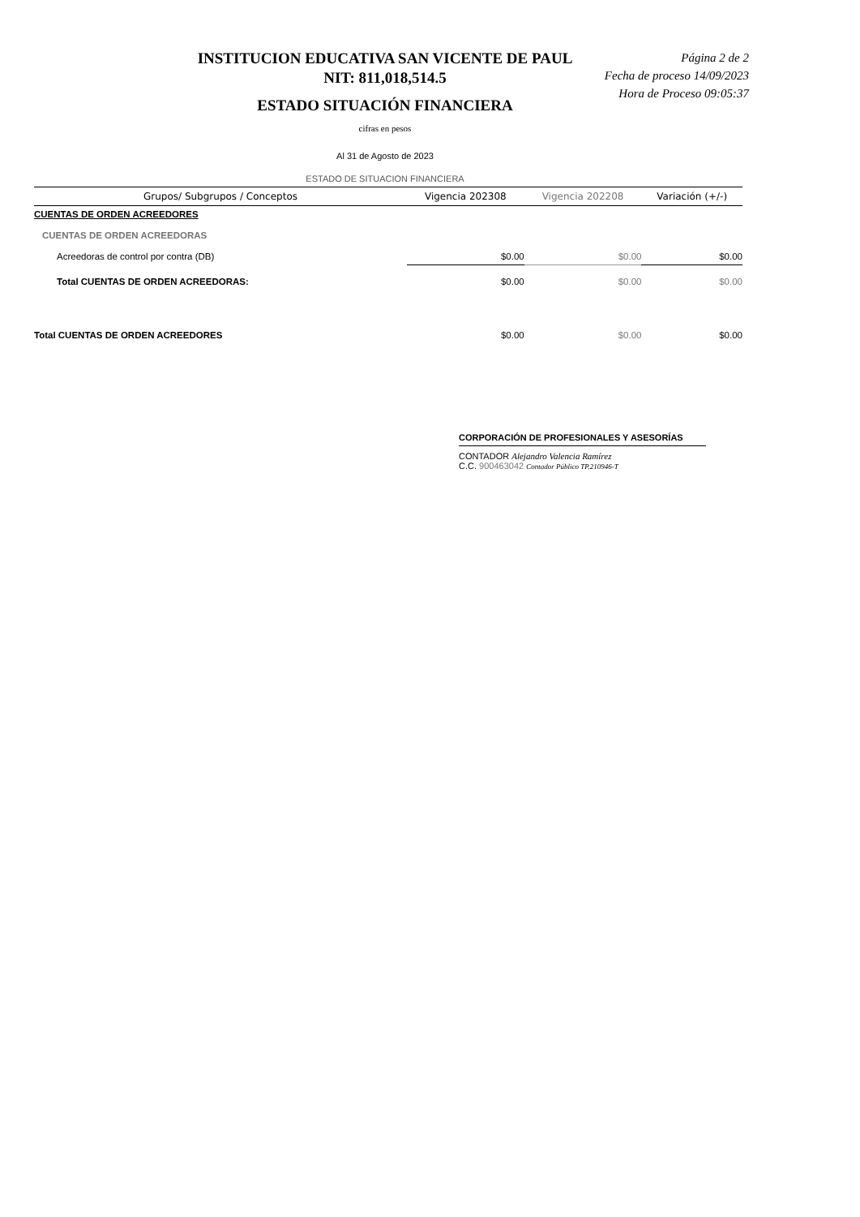INSTITUCION EDUCATIVA SAN VICENTE DE PAUL
NIT: 811,018,514.5
ESTADO SITUACIÓN FINANCIERA
Página 2 de 2
Fecha de proceso 14/09/2023
Hora de Proceso 09:05:37
cifras en pesos
Al 31 de Agosto de 2023
ESTADO DE SITUACION FINANCIERA
| Grupos/ Subgrupos / Conceptos | Vigencia 202308 | Vigencia 202208 | Variación (+/-) |
| --- | --- | --- | --- |
| CUENTAS DE ORDEN ACREEDORES | | | |
| CUENTAS DE ORDEN ACREEDORAS | | | |
| Acreedoras de control por contra (DB) | $0.00 | $0.00 | $0.00 |
| Total CUENTAS DE ORDEN ACREEDORAS: | $0.00 | $0.00 | $0.00 |
| Total CUENTAS DE ORDEN ACREEDORES | $0.00 | $0.00 | $0.00 |
CORPORACIÓN DE PROFESIONALES Y ASESORÍAS
CONTADOR Alejandro Valencia Ramírez
C.C. 900463042 Contador Público TP.210946-T